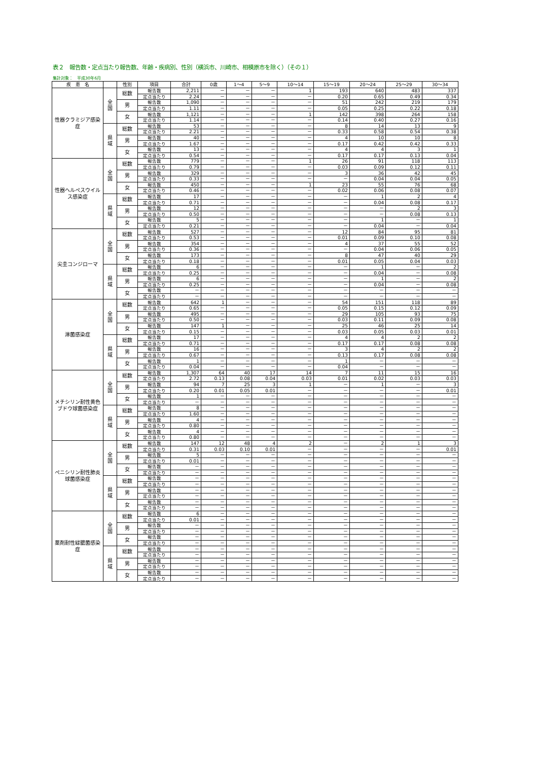表２　報告数・定点当たり報告数、年齢・疾病別、性別（横浜市、川崎市、相模原市を除く）（その１）
集計対象：　平成30年6月
| 疾 患 名 | | 性別 | 項目 | 合計 | 0歳 | 1～4 | 5～9 | 10～14 | 15～19 | 20～24 | 25～29 | 30～34 |
| --- | --- | --- | --- | --- | --- | --- | --- | --- | --- | --- | --- | --- |
| 性器クラミジア感染症 | 全 国 | 総数 | 報告数 | 2,211 | － | － | － | 1 | 193 | 640 | 483 | 337 |
| | | | 定点当たり | 2.24 | － | － | － | － | 0.20 | 0.65 | 0.49 | 0.34 |
| | | 男 | 報告数 | 1,090 | － | － | － | － | 51 | 242 | 219 | 179 |
| | | | 定点当たり | 1.11 | － | － | － | － | 0.05 | 0.25 | 0.22 | 0.18 |
| | | 女 | 報告数 | 1,121 | － | － | － | 1 | 142 | 398 | 264 | 158 |
| | | | 定点当たり | 1.14 | － | － | － | － | 0.14 | 0.40 | 0.27 | 0.16 |
| | 県 域 | 総数 | 報告数 | 53 | － | － | － | － | 8 | 14 | 13 | 9 |
| | | | 定点当たり | 2.21 | － | － | － | － | 0.33 | 0.58 | 0.54 | 0.38 |
| | | 男 | 報告数 | 40 | － | － | － | － | 4 | 10 | 10 | 8 |
| | | | 定点当たり | 1.67 | － | － | － | － | 0.17 | 0.42 | 0.42 | 0.33 |
| | | 女 | 報告数 | 13 | － | － | － | － | 4 | 4 | 3 | 1 |
| | | | 定点当たり | 0.54 | － | － | － | － | 0.17 | 0.17 | 0.13 | 0.04 |
| 性器ヘルペスウイルス感染症 | 全 国 | 総数 | 報告数 | 779 | － | － | － | 1 | 26 | 91 | 118 | 113 |
| | | | 定点当たり | 0.79 | － | － | － | － | 0.03 | 0.09 | 0.12 | 0.11 |
| | | 男 | 報告数 | 329 | － | － | － | － | 3 | 36 | 42 | 45 |
| | | | 定点当たり | 0.33 | － | － | － | － | － | 0.04 | 0.04 | 0.05 |
| | | 女 | 報告数 | 450 | － | － | － | 1 | 23 | 55 | 76 | 68 |
| | | | 定点当たり | 0.46 | － | － | － | － | 0.02 | 0.06 | 0.08 | 0.07 |
| | 県 域 | 総数 | 報告数 | 17 | － | － | － | － | － | 1 | 2 | 4 |
| | | | 定点当たり | 0.71 | － | － | － | － | － | 0.04 | 0.08 | 0.17 |
| | | 男 | 報告数 | 12 | － | － | － | － | － | － | 2 | 3 |
| | | | 定点当たり | 0.50 | － | － | － | － | － | － | 0.08 | 0.13 |
| | | 女 | 報告数 | 5 | － | － | － | － | － | 1 | － | 1 |
| | | | 定点当たり | 0.21 | － | － | － | － | － | 0.04 | － | 0.04 |
| 尖圭コンジローマ | 全 国 | 総数 | 報告数 | 527 | － | － | － | － | 12 | 84 | 95 | 81 |
| | | | 定点当たり | 0.53 | － | － | － | － | 0.01 | 0.09 | 0.10 | 0.08 |
| | | 男 | 報告数 | 354 | － | － | － | － | 4 | 37 | 55 | 52 |
| | | | 定点当たり | 0.36 | － | － | － | － | － | 0.04 | 0.06 | 0.05 |
| | | 女 | 報告数 | 173 | － | － | － | － | 8 | 47 | 40 | 29 |
| | | | 定点当たり | 0.18 | － | － | － | － | 0.01 | 0.05 | 0.04 | 0.03 |
| | 県 域 | 総数 | 報告数 | 6 | － | － | － | － | － | 1 | － | 2 |
| | | | 定点当たり | 0.25 | － | － | － | － | － | 0.04 | － | 0.08 |
| | | 男 | 報告数 | 6 | － | － | － | － | － | 1 | － | 2 |
| | | | 定点当たり | 0.25 | － | － | － | － | － | 0.04 | － | 0.08 |
| | | 女 | 報告数 | － | － | － | － | － | － | － | － | － |
| | | | 定点当たり | － | － | － | － | － | － | － | － | － |
| 淋菌感染症 | 全 国 | 総数 | 報告数 | 642 | 1 | － | － | － | 54 | 151 | 118 | 89 |
| | | | 定点当たり | 0.65 | － | － | － | － | 0.05 | 0.15 | 0.12 | 0.09 |
| | | 男 | 報告数 | 495 | － | － | － | － | 29 | 105 | 93 | 75 |
| | | | 定点当たり | 0.50 | － | － | － | － | 0.03 | 0.11 | 0.09 | 0.08 |
| | | 女 | 報告数 | 147 | 1 | － | － | － | 25 | 46 | 25 | 14 |
| | | | 定点当たり | 0.15 | － | － | － | － | 0.03 | 0.05 | 0.03 | 0.01 |
| | 県 域 | 総数 | 報告数 | 17 | － | － | － | － | 4 | 4 | 2 | 2 |
| | | | 定点当たり | 0.71 | － | － | － | － | 0.17 | 0.17 | 0.08 | 0.08 |
| | | 男 | 報告数 | 16 | － | － | － | － | 3 | 4 | 2 | 2 |
| | | | 定点当たり | 0.67 | － | － | － | － | 0.13 | 0.17 | 0.08 | 0.08 |
| | | 女 | 報告数 | 1 | － | － | － | － | 1 | － | － | － |
| | | | 定点当たり | 0.04 | － | － | － | － | 0.04 | － | － | － |
| メチシリン耐性黄色ブドウ球菌感染症 | 全 国 | 総数 | 報告数 | 1,307 | 64 | 40 | 17 | 14 | 7 | 11 | 15 | 16 |
| | | | 定点当たり | 2.72 | 0.13 | 0.08 | 0.04 | 0.03 | 0.01 | 0.02 | 0.03 | 0.03 |
| | | 男 | 報告数 | 94 | 7 | 25 | 3 | 1 | － | 1 | － | 3 |
| | | | 定点当たり | 0.20 | 0.01 | 0.05 | 0.01 | － | － | － | － | 0.01 |
| | | 女 | 報告数 | 1 | － | － | － | － | － | － | － | － |
| | | | 定点当たり | － | － | － | － | － | － | － | － | － |
| | 県 域 | 総数 | 報告数 | 8 | － | － | － | － | － | － | － | － |
| | | | 定点当たり | 1.60 | － | － | － | － | － | － | － | － |
| | | 男 | 報告数 | 4 | － | － | － | － | － | － | － | － |
| | | | 定点当たり | 0.80 | － | － | － | － | － | － | － | － |
| | | 女 | 報告数 | 4 | － | － | － | － | － | － | － | － |
| | | | 定点当たり | 0.80 | － | － | － | － | － | － | － | － |
| ペニシリン耐性肺炎球菌感染症 | 全 国 | 総数 | 報告数 | 147 | 12 | 48 | 4 | 2 | － | 2 | 1 | 3 |
| | | | 定点当たり | 0.31 | 0.03 | 0.10 | 0.01 | － | － | － | － | 0.01 |
| | | 男 | 報告数 | 5 | － | － | － | － | － | － | － | － |
| | | | 定点当たり | 0.01 | － | － | － | － | － | － | － | － |
| | | 女 | 報告数 | － | － | － | － | － | － | － | － | － |
| | | | 定点当たり | － | － | － | － | － | － | － | － | － |
| | 県 域 | 総数 | 報告数 | － | － | － | － | － | － | － | － | － |
| | | | 定点当たり | － | － | － | － | － | － | － | － | － |
| | | 男 | 報告数 | － | － | － | － | － | － | － | － | － |
| | | | 定点当たり | － | － | － | － | － | － | － | － | － |
| | | 女 | 報告数 | － | － | － | － | － | － | － | － | － |
| | | | 定点当たり | － | － | － | － | － | － | － | － | － |
| 薬剤耐性緑膿菌感染症 | 全 国 | 総数 | 報告数 | 6 | － | － | － | － | － | － | － | － |
| | | | 定点当たり | 0.01 | － | － | － | － | － | － | － | － |
| | | 男 | 報告数 | － | － | － | － | － | － | － | － | － |
| | | | 定点当たり | － | － | － | － | － | － | － | － | － |
| | | 女 | 報告数 | － | － | － | － | － | － | － | － | － |
| | | | 定点当たり | － | － | － | － | － | － | － | － | － |
| | 県 域 | 総数 | 報告数 | － | － | － | － | － | － | － | － | － |
| | | | 定点当たり | － | － | － | － | － | － | － | － | － |
| | | 男 | 報告数 | － | － | － | － | － | － | － | － | － |
| | | | 定点当たり | － | － | － | － | － | － | － | － | － |
| | | 女 | 報告数 | － | － | － | － | － | － | － | － | － |
| | | | 定点当たり | － | － | － | － | － | － | － | － | － |